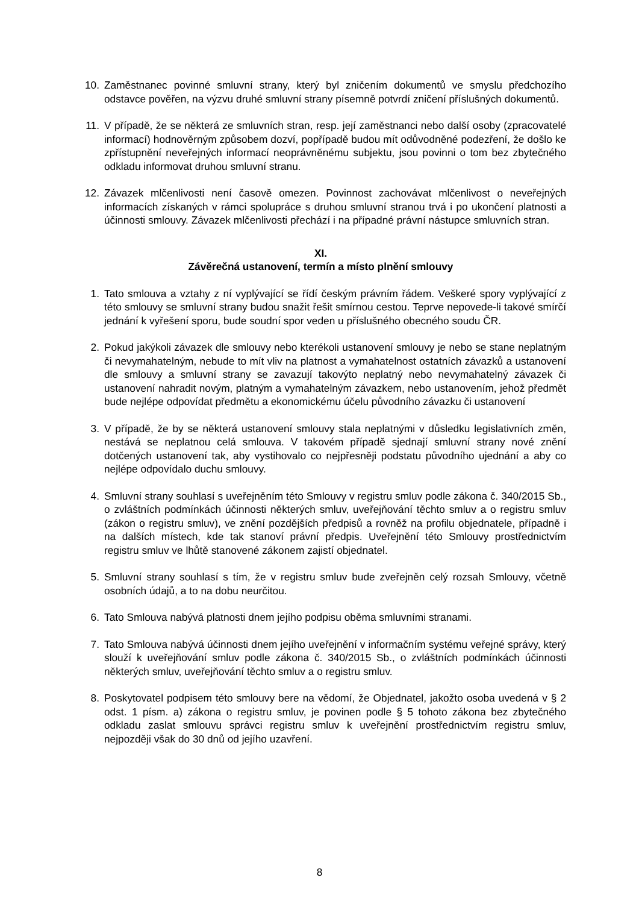10. Zaměstnanec povinné smluvní strany, který byl zničením dokumentů ve smyslu předchozího odstavce pověřen, na výzvu druhé smluvní strany písemně potvrdí zničení příslušných dokumentů.
11. V případě, že se některá ze smluvních stran, resp. její zaměstnanci nebo další osoby (zpracovatelé informací) hodnověrným způsobem dozví, popřípadě budou mít odůvodněné podezření, že došlo ke zpřístupnění neveřejných informací neoprávněnému subjektu, jsou povinni o tom bez zbytečného odkladu informovat druhou smluvní stranu.
12. Závazek mlčenlivosti není časově omezen. Povinnost zachovávat mlčenlivost o neveřejných informacích získaných v rámci spolupráce s druhou smluvní stranou trvá i po ukončení platnosti a účinnosti smlouvy. Závazek mlčenlivosti přechází i na případné právní nástupce smluvních stran.
XI.
Závěrečná ustanovení, termín a místo plnění smlouvy
1. Tato smlouva a vztahy z ní vyplývající se řídí českým právním řádem. Veškeré spory vyplývající z této smlouvy se smluvní strany budou snažit řešit smírnou cestou. Teprve nepovede-li takové smírčí jednání k vyřešení sporu, bude soudní spor veden u příslušného obecného soudu ČR.
2. Pokud jakýkoli závazek dle smlouvy nebo kterékoli ustanovení smlouvy je nebo se stane neplatným či nevymahatelným, nebude to mít vliv na platnost a vymahatelnost ostatních závazků a ustanovení dle smlouvy a smluvní strany se zavazují takovýto neplatný nebo nevymahatelný závazek či ustanovení nahradit novým, platným a vymahatelným závazkem, nebo ustanovením, jehož předmět bude nejlépe odpovídat předmětu a ekonomickému účelu původního závazku či ustanovení
3. V případě, že by se některá ustanovení smlouvy stala neplatnými v důsledku legislativních změn, nestává se neplatnou celá smlouva. V takovém případě sjednají smluvní strany nové znění dotčených ustanovení tak, aby vystihovalo co nejpřesněji podstatu původního ujednání a aby co nejlépe odpovídalo duchu smlouvy.
4. Smluvní strany souhlasí s uveřejněním této Smlouvy v registru smluv podle zákona č. 340/2015 Sb., o zvláštních podmínkách účinnosti některých smluv, uveřejňování těchto smluv a o registru smluv (zákon o registru smluv), ve znění pozdějších předpisů a rovněž na profilu objednatele, případně i na dalších místech, kde tak stanoví právní předpis. Uveřejnění této Smlouvy prostřednictvím registru smluv ve lhůtě stanovené zákonem zajistí objednatel.
5. Smluvní strany souhlasí s tím, že v registru smluv bude zveřejněn celý rozsah Smlouvy, včetně osobních údajů, a to na dobu neurčitou.
6. Tato Smlouva nabývá platnosti dnem jejího podpisu oběma smluvními stranami.
7. Tato Smlouva nabývá účinnosti dnem jejího uveřejnění v informačním systému veřejné správy, který slouží k uveřejňování smluv podle zákona č. 340/2015 Sb., o zvláštních podmínkách účinnosti některých smluv, uveřejňování těchto smluv a o registru smluv.
8. Poskytovatel podpisem této smlouvy bere na vědomí, že Objednatel, jakožto osoba uvedená v § 2 odst. 1 písm. a) zákona o registru smluv, je povinen podle § 5 tohoto zákona bez zbytečného odkladu zaslat smlouvu správci registru smluv k uveřejnění prostřednictvím registru smluv, nejpozději však do 30 dnů od jejího uzavření.
8